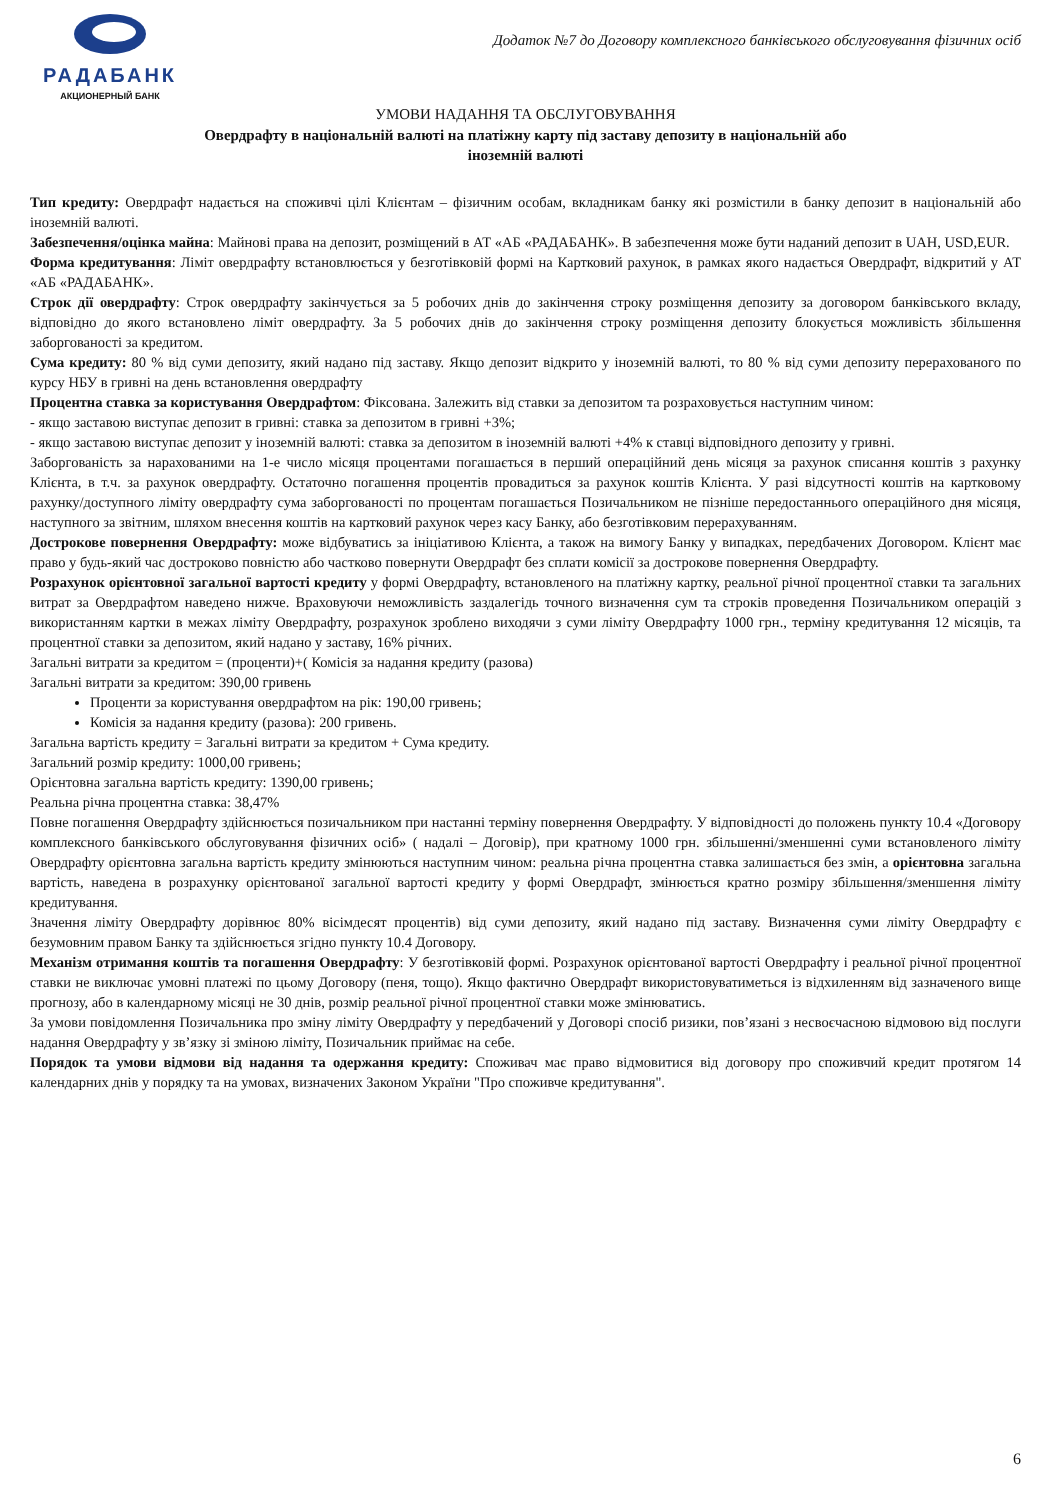РАДАБАНК
АКЦИОНЕРНЫЙ БАНК
Додаток №7 до Договору комплексного банківського обслуговування фізичних осіб
УМОВИ НАДАННЯ ТА ОБСЛУГОВУВАННЯ
Овердрафту в національній валюті на платіжну карту під заставу депозиту в національній або
іноземній валюті
Тип кредиту: Овердрафт надається на споживчі цілі Клієнтам – фізичним особам, вкладникам банку які розмістили в банку депозит в національній або іноземній валюті.
Забезпечення/оцінка майна: Майнові права на депозит, розміщений в АТ «АБ «РАДАБАНК». В забезпечення може бути наданий депозит в UAH, USD,EUR.
Форма кредитування: Ліміт овердрафту встановлюється у безготівковій формі на Картковий рахунок, в рамках якого надається Овердрафт, відкритий у АТ «АБ «РАДАБАНК».
Строк дії овердрафту: Строк овердрафту закінчується за 5 робочих днів до закінчення строку розміщення депозиту за договором банківського вкладу, відповідно до якого встановлено ліміт овердрафту. За 5 робочих днів до закінчення строку розміщення депозиту блокується можливість збільшення заборгованості за кредитом.
Сума кредиту: 80 % від суми депозиту, який надано під заставу. Якщо депозит відкрито у іноземній валюті, то 80 % від суми депозиту перерахованого по курсу НБУ в гривні на день встановлення овердрафту
Процентна ставка за користування Овердрафтом: Фіксована. Залежить від ставки за депозитом та розраховується наступним чином:
- якщо заставою виступає депозит в гривні: ставка за депозитом в гривні +3%;
- якщо заставою виступає депозит у іноземній валюті: ставка за депозитом в іноземній валюті +4% к ставці відповідного депозиту у гривні.
Заборгованість за нарахованими на 1-е число місяця процентами погашається в перший операційний день місяця за рахунок списання коштів з рахунку Клієнта, в т.ч. за рахунок овердрафту. Остаточно погашення процентів провадиться за рахунок коштів Клієнта. У разі відсутності коштів на картковому рахунку/доступного ліміту овердрафту сума заборгованості по процентам погашається Позичальником не пізніше передостаннього операційного дня місяця, наступного за звітним, шляхом внесення коштів на картковий рахунок через касу Банку, або безготівковим перерахуванням.
Дострокове повернення Овердрафту: може відбуватись за ініціативою Клієнта, а також на вимогу Банку у випадках, передбачених Договором. Клієнт має право у будь-який час достроково повністю або частково повернути Овердрафт без сплати комісії за дострокове повернення Овердрафту.
Розрахунок орієнтовної загальної вартості кредиту у формі Овердрафту, встановленого на платіжну картку, реальної річної процентної ставки та загальних витрат за Овердрафтом наведено нижче. Враховуючи неможливість заздалегідь точного визначення сум та строків проведення Позичальником операцій з використанням картки в межах ліміту Овердрафту, розрахунок зроблено виходячи з суми ліміту Овердрафту 1000 грн., терміну кредитування 12 місяців, та процентної ставки за депозитом, який надано у заставу, 16% річних.
Загальні витрати за кредитом = (проценти)+( Комісія за надання кредиту (разова)
Загальні витрати за кредитом: 390,00 гривень
Проценти за користування овердрафтом на рік: 190,00 гривень;
Комісія за надання кредиту (разова): 200 гривень.
Загальна вартість кредиту = Загальні витрати за кредитом + Сума кредиту.
Загальний розмір кредиту: 1000,00 гривень;
Орієнтовна загальна вартість кредиту: 1390,00 гривень;
Реальна річна процентна ставка: 38,47%
Повне погашення Овердрафту здійснюється позичальником при настанні терміну повернення Овердрафту. У відповідності до положень пункту 10.4 «Договору комплексного банківського обслуговування фізичних осіб» ( надалі – Договір), при кратному 1000 грн. збільшенні/зменшенні суми встановленого ліміту Овердрафту орієнтовна загальна вартість кредиту змінюються наступним чином: реальна річна процентна ставка залишається без змін, а орієнтовна загальна вартість, наведена в розрахунку орієнтованої загальної вартості кредиту у формі Овердрафт, змінюється кратно розміру збільшення/зменшення ліміту кредитування.
Значення ліміту Овердрафту дорівнює 80% вісімдесят процентів) від суми депозиту, який надано під заставу. Визначення суми ліміту Овердрафту є безумовним правом Банку та здійснюється згідно пункту 10.4 Договору.
Механізм отримання коштів та погашення Овердрафту: У безготівковій формі. Розрахунок орієнтованої вартості Овердрафту і реальної річної процентної ставки не виключає умовні платежі по цьому Договору (пеня, тощо). Якщо фактично Овердрафт використовуватиметься із відхиленням від зазначеного вище прогнозу, або в календарному місяці не 30 днів, розмір реальної річної процентної ставки може змінюватись.
За умови повідомлення Позичальника про зміну ліміту Овердрафту у передбачений у Договорі спосіб ризики, пов’язані з несвоєчасною відмовою від послуги надання Овердрафту у зв’язку зі зміною ліміту, Позичальник приймає на себе.
Порядок та умови відмови від надання та одержання кредиту: Споживач має право відмовитися від договору про споживчий кредит протягом 14 календарних днів у порядку та на умовах, визначених Законом України "Про споживче кредитування".
6